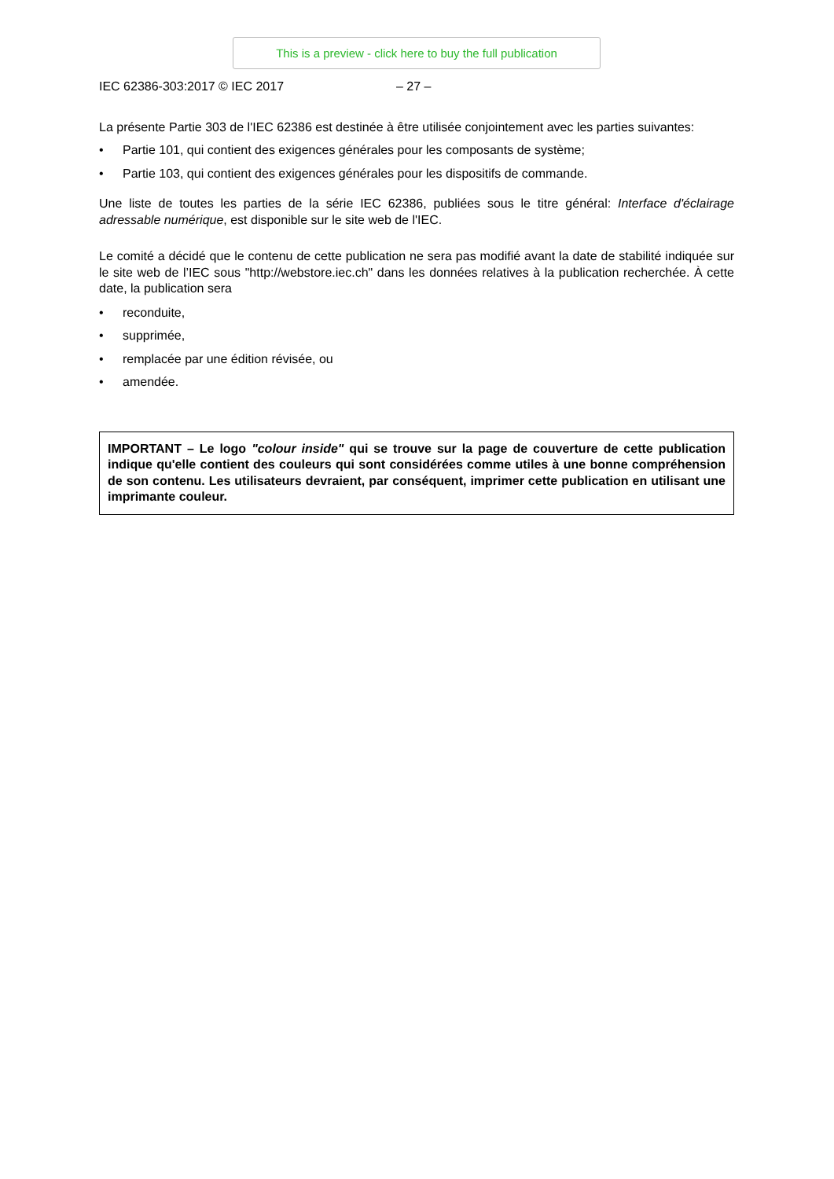This is a preview - click here to buy the full publication
IEC 62386-303:2017 © IEC 2017 – 27 –
La présente Partie 303 de l'IEC 62386 est destinée à être utilisée conjointement avec les parties suivantes:
• Partie 101, qui contient des exigences générales pour les composants de système;
• Partie 103, qui contient des exigences générales pour les dispositifs de commande.
Une liste de toutes les parties de la série IEC 62386, publiées sous le titre général: Interface d'éclairage adressable numérique, est disponible sur le site web de l'IEC.
Le comité a décidé que le contenu de cette publication ne sera pas modifié avant la date de stabilité indiquée sur le site web de l’IEC sous "http://webstore.iec.ch" dans les données relatives à la publication recherchée. À cette date, la publication sera
• reconduite,
• supprimée,
• remplacée par une édition révisée, ou
• amendée.
IMPORTANT – Le logo "colour inside" qui se trouve sur la page de couverture de cette publication indique qu'elle contient des couleurs qui sont considérées comme utiles à une bonne compréhension de son contenu. Les utilisateurs devraient, par conséquent, imprimer cette publication en utilisant une imprimante couleur.